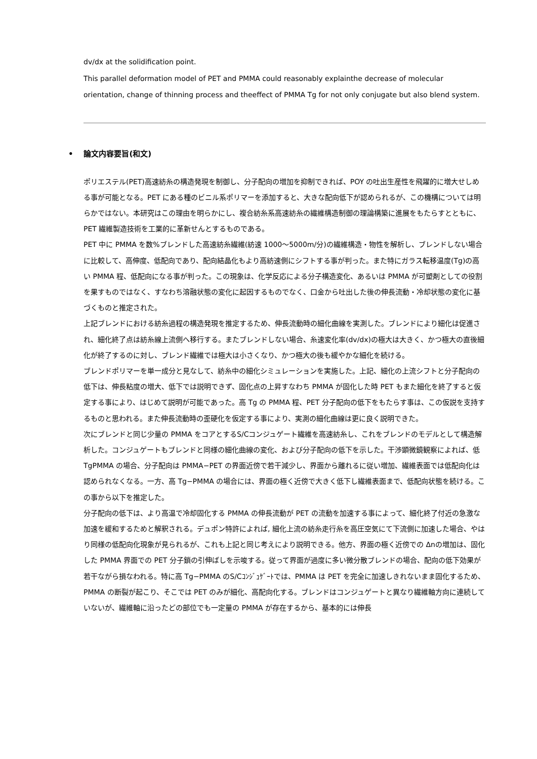dv/dx at the solidification point.
This parallel deformation model of PET and PMMA could reasonably explainthe decrease of molecular orientation, change of thinning process and theeffect of PMMA Tg for not only conjugate but also blend system.
• 論文内容要旨(和文)
ポリエステル(PET)高速紡糸の構造発現を制御し、分子配向の増加を抑制できれば、POY の吐出生産性を飛躍的に増大せしめる事が可能となる。PET にある種のビニル系ポリマーを添加すると、大きな配向低下が認められるが、この機構については明らかではない。本研究はこの理由を明らかにし、複合紡糸系高速紡糸の繊維構造制御の理論構築に進展をもたらすとともに、PET 繊維製造技術を工業的に革新せんとするものである。
PET 中に PMMA を数%ブレンドした高速紡糸繊維(紡速 1000〜5000m/分)の繊維構造・物性を解析し、ブレンドしない場合に比較して、高伸度、低配向であり、配向結晶化もより高紡速側にシフトする事が判った。また特にガラス転移温度(Tg)の高い PMMA 程、低配向になる事が判った。この現象は、化学反応による分子構造変化、あるいは PMMA が可塑剤としての役割を果すものではなく、すなわち溶融状態の変化に起因するものでなく、口金から吐出した後の伸長流動・冷却状態の変化に基づくものと推定された。
上記ブレンドにおける紡糸過程の構造発現を推定するため、伸長流動時の細化曲線を実測した。ブレンドにより細化は促進され、細化終了点は紡糸線上流側へ移行する。またブレンドしない場合、糸速変化率(dv/dx)の極大は大きく、かつ極大の直後細化が終了するのに対し、ブレンド繊維では極大は小さくなり、かつ極大の後も緩やかな細化を続ける。
ブレンドポリマーを単一成分と見なして、紡糸中の細化シミュレーションを実施した。上記、細化の上流シフトと分子配向の低下は、伸長粘度の増大、低下では説明できず、固化点の上昇すなわち PMMA が固化した時 PET もまた細化を終了すると仮定する事により、はじめて説明が可能であった。高 Tg の PMMA 程、PET 分子配向の低下をもたらす事は、この仮説を支持するものと思われる。また伸長流動時の歪硬化を仮定する事により、実測の細化曲線は更に良く説明できた。
次にブレンドと同じ少量の PMMA をコアとするS/Cコンジュゲート繊維を高速紡糸し、これをブレンドのモデルとして構造解析した。コンジュゲートもブレンドと同様の細化曲線の変化、および分子配向の低下を示した。干渉顕微鏡観察によれば、低 TgPMMA の場合、分子配向は PMMA−PET の界面近傍で若干減少し、界面から離れるに従い増加、繊維表面では低配向化は認められなくなる。一方、高 Tg−PMMA の場合には、界面の極く近傍で大きく低下し繊維表面まで、低配向状態を続ける。この事から以下を推定した。
分子配向の低下は、より高温で冷却固化する PMMA の伸長流動が PET の流動を加速する事によって、細化終了付近の急激な加速を緩和するためと解釈される。デュポン特許によれば, 細化上流の紡糸走行糸を高圧空気にて下流側に加速した場合、やはり同様の低配向化現象が見られるが、これも上記と同じ考えにより説明できる。他方、界面の極く近傍での Δnの増加は、固化した PMMA 界面での PET 分子鎖の引伸ばしを示唆する。従って界面が過度に多い微分散ブレンドの場合、配向の低下効果が若干ながら損なわれる。特に高 Tg−PMMA のS/Cｺﾝｼﾞｭｹﾞｰﾄでは、PMMA は PET を完全に加速しきれないまま固化するため、PMMA の断裂が起こり、そこでは PET のみが細化、高配向化する。ブレンドはコンジュゲートと異なり繊維軸方向に連続していないが、繊維軸に沿ったどの部位でも一定量の PMMA が存在するから、基本的には伸長